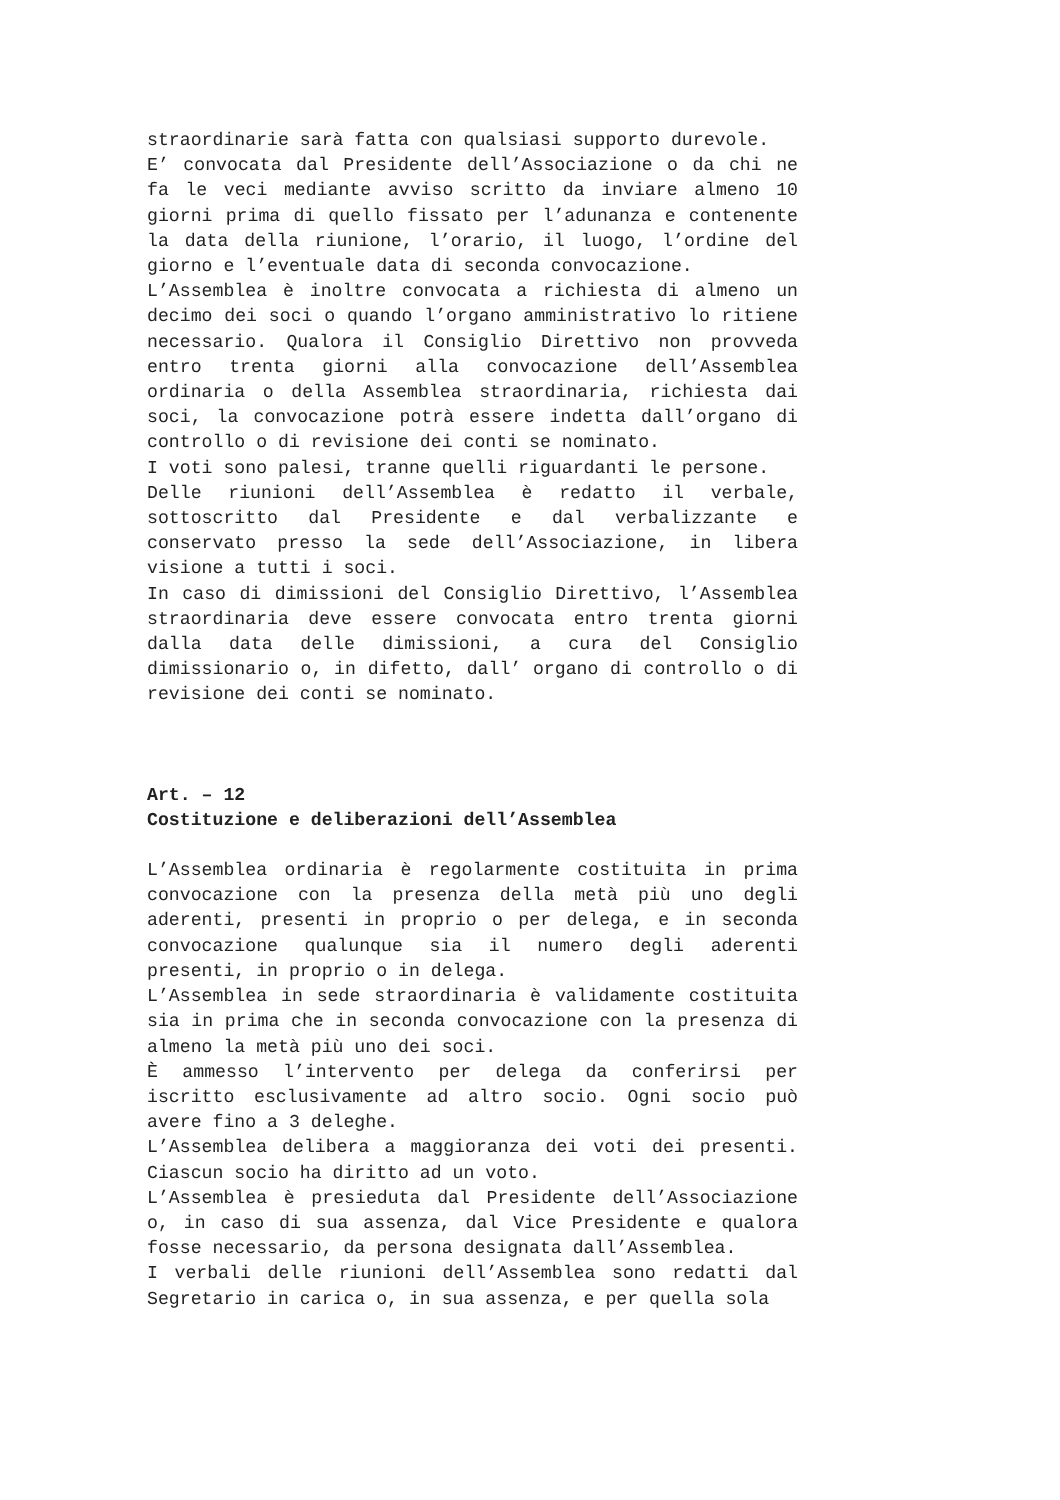straordinarie sarà fatta con qualsiasi supporto durevole.
E’ convocata dal Presidente dell’Associazione o da chi ne fa le veci mediante avviso scritto da inviare almeno 10 giorni prima di quello fissato per l’adunanza e contenente la data della riunione, l’orario, il luogo, l’ordine del giorno e l’eventuale data di seconda convocazione.
L’Assemblea è inoltre convocata a richiesta di almeno un decimo dei soci o quando l’organo amministrativo lo ritiene necessario. Qualora il Consiglio Direttivo non provveda entro trenta giorni alla convocazione dell’Assemblea ordinaria o della Assemblea straordinaria, richiesta dai soci, la convocazione potrà essere indetta dall’organo di controllo o di revisione dei conti se nominato.
I voti sono palesi, tranne quelli riguardanti le persone.
Delle riunioni dell’Assemblea è redatto il verbale, sottoscritto dal Presidente e dal verbalizzante e conservato presso la sede dell’Associazione, in libera visione a tutti i soci.
In caso di dimissioni del Consiglio Direttivo, l’Assemblea straordinaria deve essere convocata entro trenta giorni dalla data delle dimissioni, a cura del Consiglio dimissionario o, in difetto, dall’ organo di controllo o di revisione dei conti se nominato.
Art. – 12
Costituzione e deliberazioni dell’Assemblea
L’Assemblea ordinaria è regolarmente costituita in prima convocazione con la presenza della metà più uno degli aderenti, presenti in proprio o per delega, e in seconda convocazione qualunque sia il numero degli aderenti presenti, in proprio o in delega.
L’Assemblea in sede straordinaria è validamente costituita sia in prima che in seconda convocazione con la presenza di almeno la metà più uno dei soci.
È ammesso l’intervento per delega da conferirsi per iscritto esclusivamente ad altro socio. Ogni socio può avere fino a 3 deleghe.
L’Assemblea delibera a maggioranza dei voti dei presenti. Ciascun socio ha diritto ad un voto.
L’Assemblea è presieduta dal Presidente dell’Associazione o, in caso di sua assenza, dal Vice Presidente e qualora fosse necessario, da persona designata dall’Assemblea.
I verbali delle riunioni dell’Assemblea sono redatti dal Segretario in carica o, in sua assenza, e per quella sola